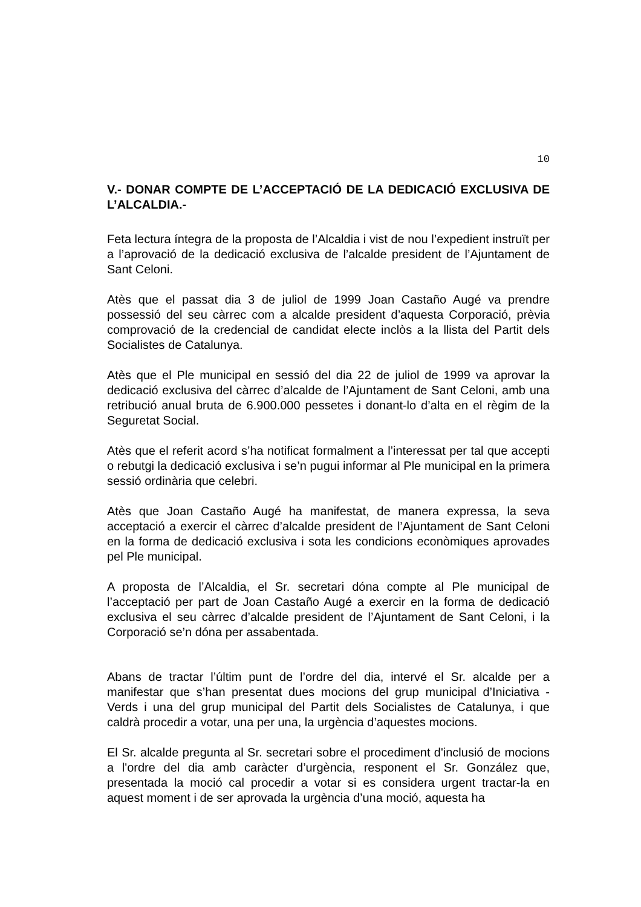10
V.- DONAR COMPTE DE L’ACCEPTACIÓ DE LA DEDICACIÓ EXCLUSIVA DE L’ALCALDIA.-
Feta lectura íntegra de la proposta de l’Alcaldia i vist de nou l’expedient instruït per a l’aprovació de la dedicació exclusiva de l’alcalde president de l’Ajuntament de Sant Celoni.
Atès que el passat dia 3 de juliol de 1999 Joan Castaño Augé va prendre possessió del seu càrrec com a alcalde president d’aquesta Corporació, prèvia comprovació de la credencial de candidat electe inclòs a la llista del Partit dels Socialistes de Catalunya.
Atès que el Ple municipal en sessió del dia 22 de juliol de 1999 va aprovar la dedicació exclusiva del càrrec d’alcalde de l’Ajuntament de Sant Celoni, amb una retribució anual bruta de 6.900.000 pessetes i donant-lo d’alta en el règim de la Seguretat Social.
Atès que el referit acord s’ha notificat formalment a l’interessat per tal que accepti o rebutgi la dedicació exclusiva i se’n pugui informar al Ple municipal en la primera sessió ordinària que celebri.
Atès que Joan Castaño Augé ha manifestat, de manera expressa, la seva acceptació a exercir el càrrec d’alcalde president de l’Ajuntament de Sant Celoni en la forma de dedicació exclusiva i sota les condicions econòmiques aprovades pel Ple municipal.
A proposta de l’Alcaldia, el Sr. secretari dóna compte al Ple municipal de l’acceptació per part de Joan Castaño Augé a exercir en la forma de dedicació exclusiva el seu càrrec d’alcalde president de l’Ajuntament de Sant Celoni, i la Corporació se’n dóna per assabentada.
Abans de tractar l’últim punt de l’ordre del dia, intervé el Sr. alcalde per a manifestar que s’han presentat dues mocions del grup municipal d’Iniciativa - Verds i una del grup municipal del Partit dels Socialistes de Catalunya, i que caldrà procedir a votar, una per una, la urgència d’aquestes mocions.
El Sr. alcalde pregunta al Sr. secretari sobre el procediment d'inclusió de mocions a l'ordre del dia amb caràcter d’urgència, responent el Sr. González que, presentada la moció cal procedir a votar si es considera urgent tractar-la en aquest moment i de ser aprovada la urgència d’una moció, aquesta ha